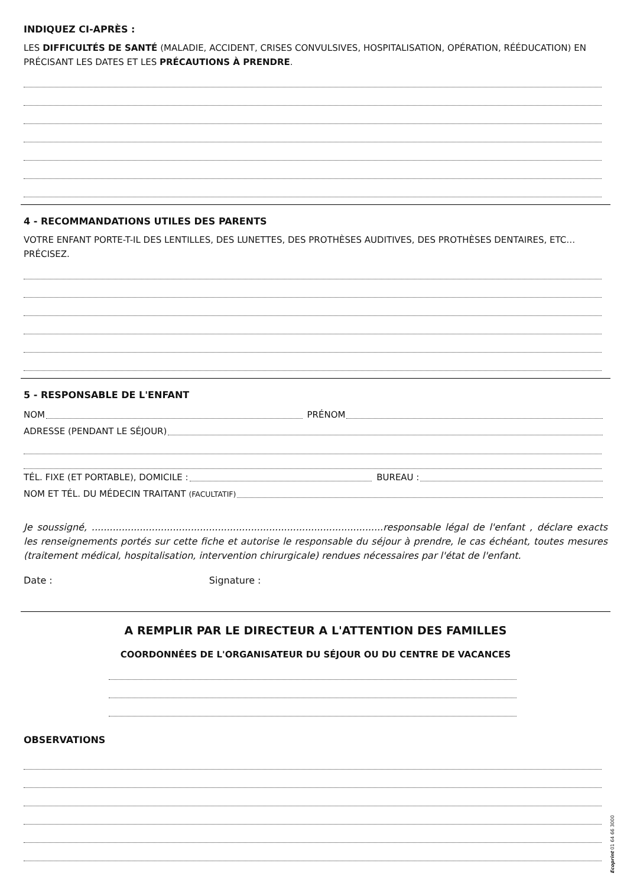INDIQUEZ CI-APRÈS :
LES DIFFICULTÉS DE SANTÉ (MALADIE, ACCIDENT, CRISES CONVULSIVES, HOSPITALISATION, OPÉRATION, RÉÉDUCATION) EN PRÉCISANT LES DATES ET LES PRÉCAUTIONS À PRENDRE.
4 - RECOMMANDATIONS UTILES DES PARENTS
VOTRE ENFANT PORTE-T-IL DES LENTILLES, DES LUNETTES, DES PROTHÈSES AUDITIVES, DES PROTHÈSES DENTAIRES, ETC… PRÉCISEZ.
5 - RESPONSABLE DE L'ENFANT
NOM PRÉNOM
ADRESSE (PENDANT LE SÉJOUR)
TÉL. FIXE (ET PORTABLE), DOMICILE : BUREAU :
NOM ET TÉL. DU MÉDECIN TRAITANT (FACULTATIF)
Je soussigné, .................................................................................................responsable légal de l'enfant , déclare exacts les renseignements portés sur cette fiche et autorise le responsable du séjour à prendre, le cas échéant, toutes mesures (traitement médical, hospitalisation, intervention chirurgicale) rendues nécessaires par l'état de l'enfant.
Date : Signature :
A REMPLIR PAR LE DIRECTEUR A L'ATTENTION DES FAMILLES
COORDONNÉES DE L'ORGANISATEUR DU SÉJOUR OU DU CENTRE DE VACANCES
OBSERVATIONS
Ecoprint 01 64 66 3000